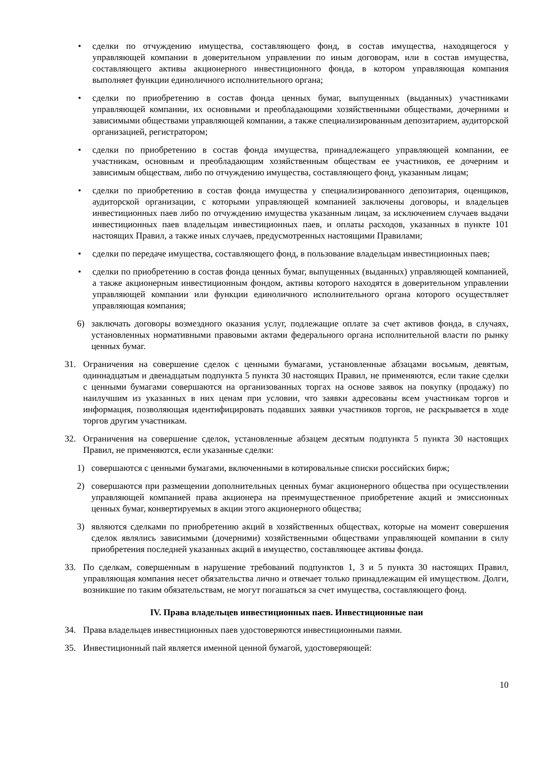• сделки по отчуждению имущества, составляющего фонд, в состав имущества, находящегося у управляющей компании в доверительном управлении по иным договорам, или в состав имущества, составляющего активы акционерного инвестиционного фонда, в котором управляющая компания выполняет функции единоличного исполнительного органа;
• сделки по приобретению в состав фонда ценных бумаг, выпущенных (выданных) участниками управляющей компании, их основными и преобладающими хозяйственными обществами, дочерними и зависимыми обществами управляющей компании, а также специализированным депозитарием, аудиторской организацией, регистратором;
• сделки по приобретению в состав фонда имущества, принадлежащего управляющей компании, ее участникам, основным и преобладающим хозяйственным обществам ее участников, ее дочерним и зависимым обществам, либо по отчуждению имущества, составляющего фонд, указанным лицам;
• сделки по приобретению в состав фонда имущества у специализированного депозитария, оценщиков, аудиторской организации, с которыми управляющей компанией заключены договоры, и владельцев инвестиционных паев либо по отчуждению имущества указанным лицам, за исключением случаев выдачи инвестиционных паев владельцам инвестиционных паев, и оплаты расходов, указанных в пункте 101 настоящих Правил, а также иных случаев, предусмотренных настоящими Правилами;
• сделки по передаче имущества, составляющего фонд, в пользование владельцам инвестиционных паев;
• сделки по приобретению в состав фонда ценных бумаг, выпущенных (выданных) управляющей компанией, а также акционерным инвестиционным фондом, активы которого находятся в доверительном управлении управляющей компании или функции единоличного исполнительного органа которого осуществляет управляющая компания;
6) заключать договоры возмездного оказания услуг, подлежащие оплате за счет активов фонда, в случаях, установленных нормативными правовыми актами федерального органа исполнительной власти по рынку ценных бумаг.
31. Ограничения на совершение сделок с ценными бумагами, установленные абзацами восьмым, девятым, одиннадцатым и двенадцатым подпункта 5 пункта 30 настоящих Правил, не применяются, если такие сделки с ценными бумагами совершаются на организованных торгах на основе заявок на покупку (продажу) по наилучшим из указанных в них ценам при условии, что заявки адресованы всем участникам торгов и информация, позволяющая идентифицировать подавших заявки участников торгов, не раскрывается в ходе торгов другим участникам.
32. Ограничения на совершение сделок, установленные абзацем десятым подпункта 5 пункта 30 настоящих Правил, не применяются, если указанные сделки:
1) совершаются с ценными бумагами, включенными в котировальные списки российских бирж;
2) совершаются при размещении дополнительных ценных бумаг акционерного общества при осуществлении управляющей компанией права акционера на преимущественное приобретение акций и эмиссионных ценных бумаг, конвертируемых в акции этого акционерного общества;
3) являются сделками по приобретению акций в хозяйственных обществах, которые на момент совершения сделок являлись зависимыми (дочерними) хозяйственными обществами управляющей компании в силу приобретения последней указанных акций в имущество, составляющее активы фонда.
33. По сделкам, совершенным в нарушение требований подпунктов 1, 3 и 5 пункта 30 настоящих Правил, управляющая компания несет обязательства лично и отвечает только принадлежащим ей имуществом. Долги, возникшие по таким обязательствам, не могут погашаться за счет имущества, составляющего фонд.
IV. Права владельцев инвестиционных паев. Инвестиционные паи
34. Права владельцев инвестиционных паев удостоверяются инвестиционными паями.
35. Инвестиционный пай является именной ценной бумагой, удостоверяющей:
10